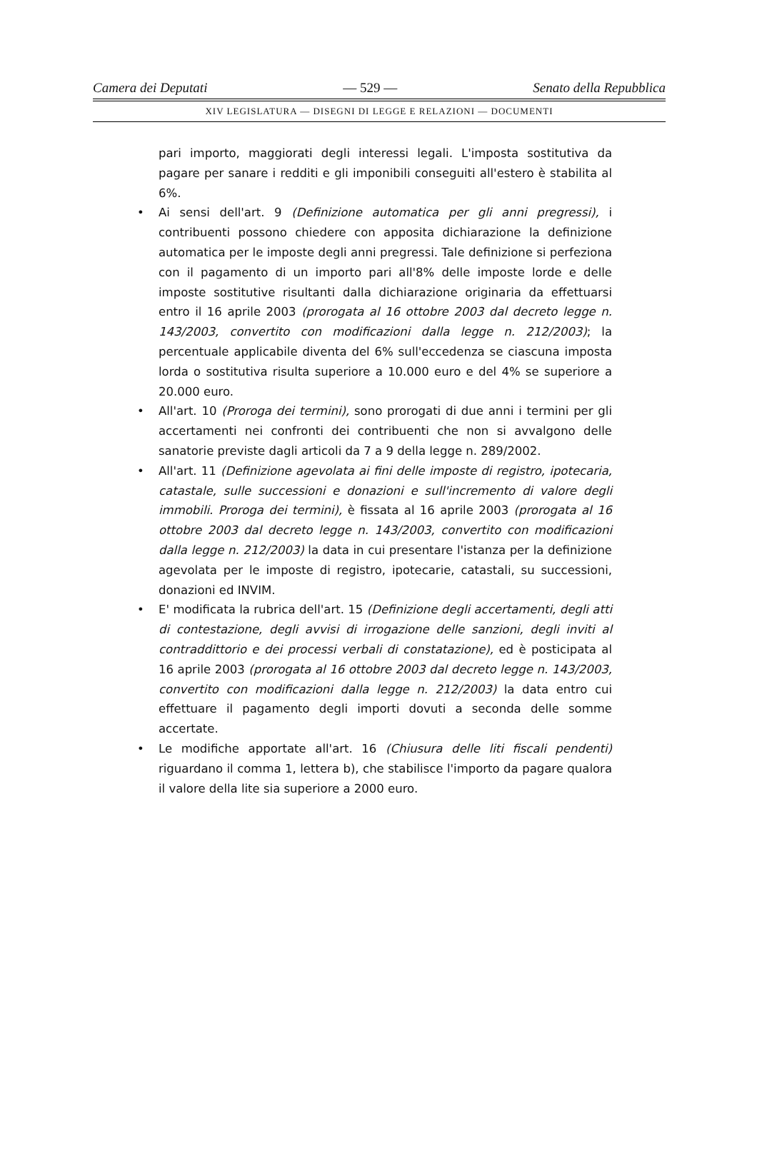Camera dei Deputati — 529 — Senato della Repubblica
XIV LEGISLATURA — DISEGNI DI LEGGE E RELAZIONI — DOCUMENTI
pari importo, maggiorati degli interessi legali. L'imposta sostitutiva da pagare per sanare i redditi e gli imponibili conseguiti all'estero è stabilita al 6%.
• Ai sensi dell'art. 9 (Definizione automatica per gli anni pregressi), i contribuenti possono chiedere con apposita dichiarazione la definizione automatica per le imposte degli anni pregressi. Tale definizione si perfeziona con il pagamento di un importo pari all'8% delle imposte lorde e delle imposte sostitutive risultanti dalla dichiarazione originaria da effettuarsi entro il 16 aprile 2003 (prorogata al 16 ottobre 2003 dal decreto legge n. 143/2003, convertito con modificazioni dalla legge n. 212/2003); la percentuale applicabile diventa del 6% sull'eccedenza se ciascuna imposta lorda o sostitutiva risulta superiore a 10.000 euro e del 4% se superiore a 20.000 euro.
• All'art. 10 (Proroga dei termini), sono prorogati di due anni i termini per gli accertamenti nei confronti dei contribuenti che non si avvalgono delle sanatorie previste dagli articoli da 7 a 9 della legge n. 289/2002.
• All'art. 11 (Definizione agevolata ai fini delle imposte di registro, ipotecaria, catastale, sulle successioni e donazioni e sull'incremento di valore degli immobili. Proroga dei termini), è fissata al 16 aprile 2003 (prorogata al 16 ottobre 2003 dal decreto legge n. 143/2003, convertito con modificazioni dalla legge n. 212/2003) la data in cui presentare l'istanza per la definizione agevolata per le imposte di registro, ipotecarie, catastali, su successioni, donazioni ed INVIM.
• E' modificata la rubrica dell'art. 15 (Definizione degli accertamenti, degli atti di contestazione, degli avvisi di irrogazione delle sanzioni, degli inviti al contraddittorio e dei processi verbali di constatazione), ed è posticipata al 16 aprile 2003 (prorogata al 16 ottobre 2003 dal decreto legge n. 143/2003, convertito con modificazioni dalla legge n. 212/2003) la data entro cui effettuare il pagamento degli importi dovuti a seconda delle somme accertate.
• Le modifiche apportate all'art. 16 (Chiusura delle liti fiscali pendenti) riguardano il comma 1, lettera b), che stabilisce l'importo da pagare qualora il valore della lite sia superiore a 2000 euro.